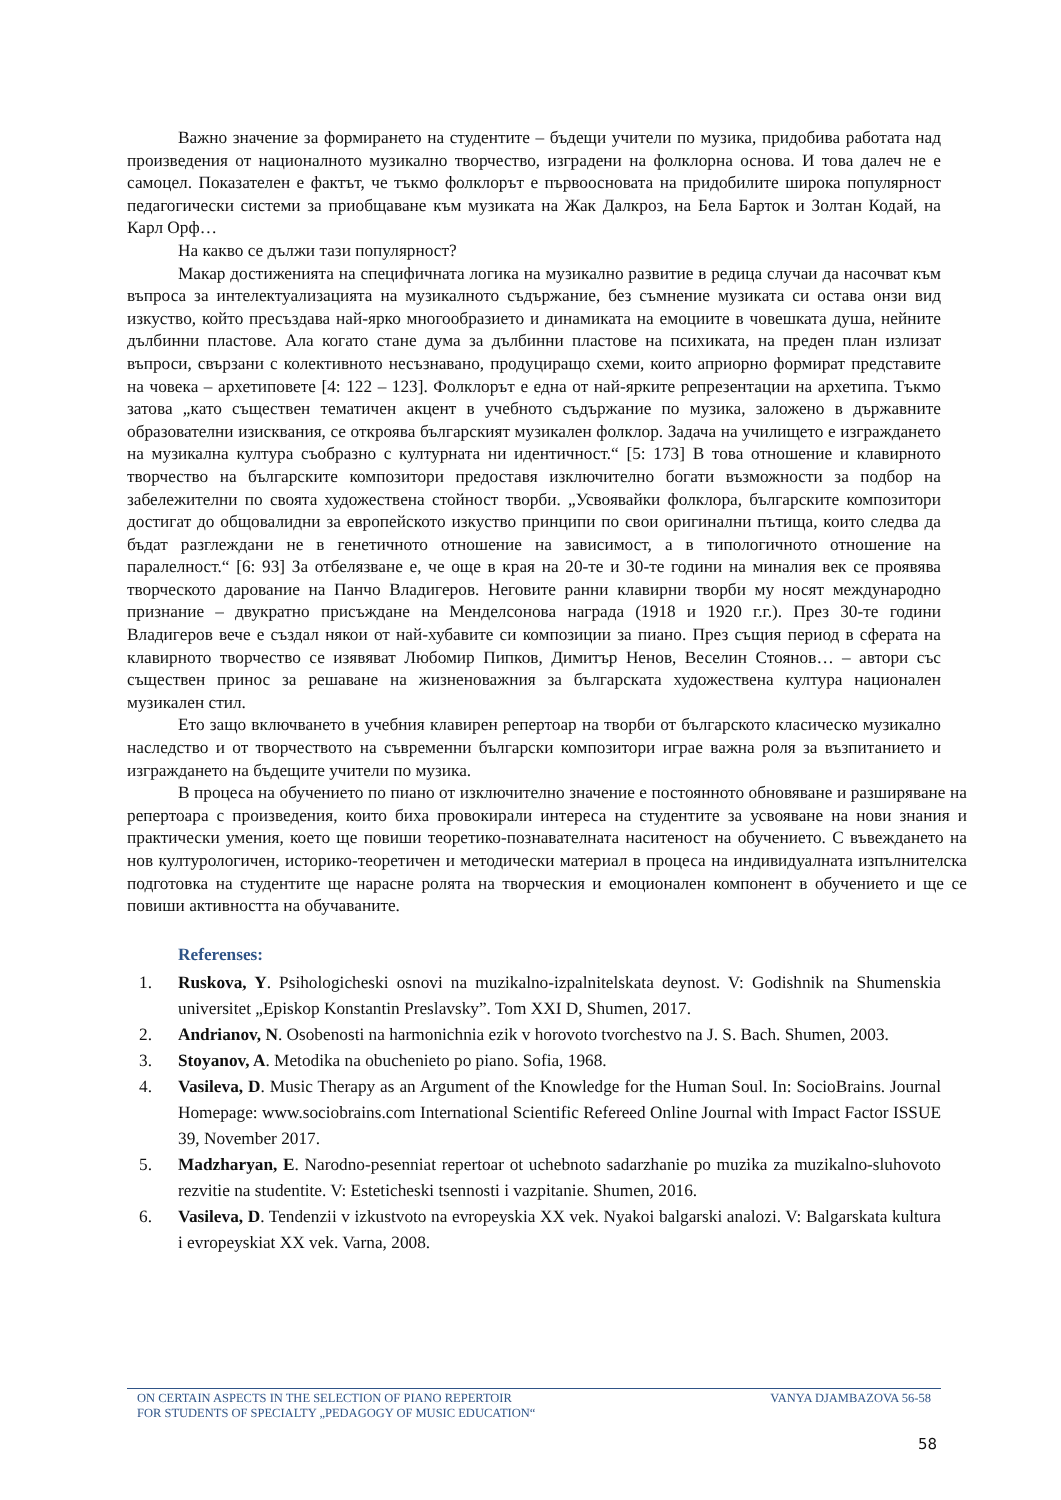Важно значение за формирането на студентите – бъдещи учители по музика, придобива работата над произведения от националното музикално творчество, изградени на фолклорна основа. И това далеч не е самоцел. Показателен е фактът, че тъкмо фолклорът е първоосновата на придобилите широка популярност педагогически системи за приобщаване към музиката на Жак Далкроз, на Бела Барток и Золтан Кодай, на Карл Орф…
На какво се дължи тази популярност?
Макар достиженията на специфичната логика на музикално развитие в редица случаи да насочват към въпроса за интелектуализацията на музикалното съдържание, без съмнение музиката си остава онзи вид изкуство, който пресъздава най-ярко многообразието и динамиката на емоциите в човешката душа, нейните дълбинни пластове. Ала когато стане дума за дълбинни пластове на психиката, на преден план излизат въпроси, свързани с колективното несъзнавано, продуциращо схеми, които априорно формират представите на човека – архетиповете [4: 122 – 123]. Фолклорът е една от най-ярките репрезентации на архетипа. Тъкмо затова „като съществен тематичен акцент в учебното съдържание по музика, заложено в държавните образователни изисквания, се откроява българският музикален фолклор. Задача на училището е изграждането на музикална култура съобразно с културната ни идентичност.“ [5: 173] В това отношение и клавирното творчество на българските композитори предоставя изключително богати възможности за подбор на забележителни по своята художествена стойност творби. „Усвоявайки фолклора, българските композитори достигат до общовалидни за европейското изкуство принципи по свои оригинални пътища, които следва да бъдат разглеждани не в генетичното отношение на зависимост, а в типологичното отношение на паралелност.“ [6: 93] За отбелязване е, че още в края на 20-те и 30-те години на миналия век се проявява творческото дарование на Панчо Владигеров. Неговите ранни клавирни творби му носят международно признание – двукратно присъждане на Менделсонова награда (1918 и 1920 г.г.). През 30-те години Владигеров вече е създал някои от най-хубавите си композиции за пиано. През същия период в сферата на клавирното творчество се изявяват Любомир Пипков, Димитър Ненов, Веселин Стоянов… – автори със съществен принос за решаване на жизненоважния за българската художествена култура национален музикален стил.
Ето защо включването в учебния клавирен репертоар на творби от българското класическо музикално наследство и от творчеството на съвременни български композитори играе важна роля за възпитанието и изграждането на бъдещите учители по музика.
В процеса на обучението по пиано от изключително значение е постоянното обновяване и разширяване на репертоара с произведения, които биха провокирали интереса на студентите за усвояване на нови знания и практически умения, което ще повиши теоретико-познавателната наситеност на обучението. С въвеждането на нов културологичен, историко-теоретичен и методически материал в процеса на индивидуалната изпълнителска подготовка на студентите ще нарасне ролята на творческия и емоционален компонент в обучението и ще се повиши активността на обучаваните.
Referenses:
1. Ruskova, Y. Psihologicheski osnovi na muzikalno-izpalnitelskata deynost. V: Godishnik na Shumenskia universitet „Episkop Konstantin Preslavsky”. Tom XXI D, Shumen, 2017.
2. Andrianov, N. Osobenosti na harmonichnia ezik v horovoto tvorchestvo na J. S. Bach. Shumen, 2003.
3. Stoyanov, A. Metodika na obuchenieto po piano. Sofia, 1968.
4. Vasileva, D. Music Therapy as an Argument of the Knowledge for the Human Soul. In: SocioBrains. Journal Homepage: www.sociobrains.com International Scientific Refereed Online Journal with Impact Factor ISSUE 39, November 2017.
5. Madzharyan, E. Narodno-pesenniat repertoar ot uchebnoto sadarzhanie po muzika za muzikalno-sluhovoto rezvitie na studentite. V: Esteticheski tsennosti i vazpitanie. Shumen, 2016.
6. Vasileva, D. Tendenzii v izkustvoto na evropeyskia XX vek. Nyakoi balgarski analozi. V: Balgarskata kultura i evropeyskiat XX vek. Varna, 2008.
ON CERTAIN ASPECTS IN THE SELECTION OF PIANO REPERTOIR VANYA DJAMBAZOVA 56-58
FOR STUDENTS OF SPECIALTY „PEDAGOGY OF MUSIC EDUCATION“
58